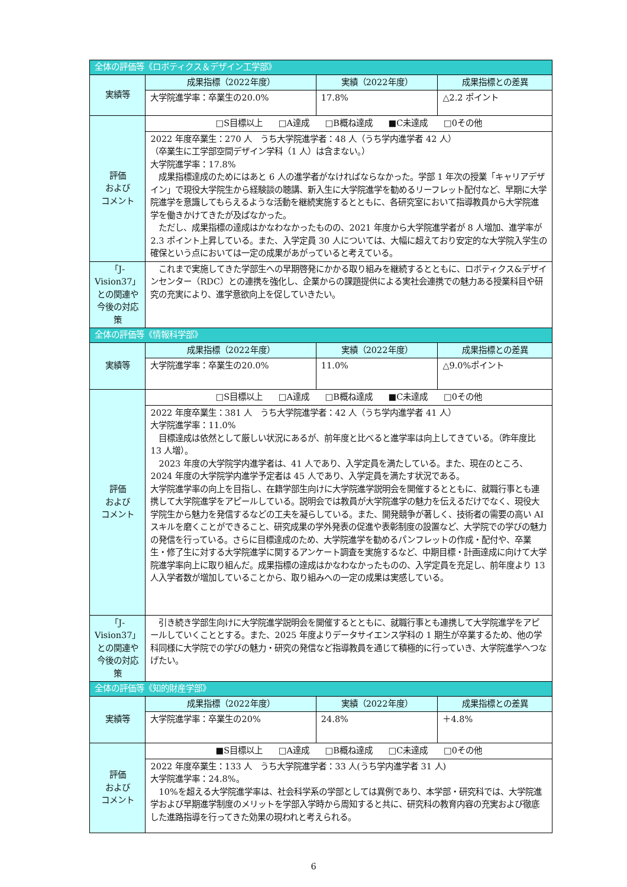| 全体の評価等《ロボティクス＆デザイン工学部》 | | | |
| --- | --- | --- | --- |
| 実績等 | 成果指標（2022年度） | 実績（2022年度） | 成果指標との差異 |
| | 大学院進学率：卒業生の20.0% | 17.8% | △2.2 ポイント |
| 評価 および コメント | □S目標以上 □A達成 □B概ね達成 ■C未達成 □0その他 | | |
| | 2022 年度卒業生：270 人 うち大学院進学者：48 人（うち学内進学者 42 人） （卒業生に工学部空間デザイン学科（1 人）は含まない。） 大学院進学率：17.8% 成果指標達成のためにはあと 6 人の進学者がなければならなかった。学部 1 年次の授業「キャリアデザイン」で現役大学院生から経験談の聴講、新入生に大学院進学を勧めるリーフレット配付など、早期に大学院進学を意識してもらえるような活動を継続実施するとともに、各研究室において指導教員から大学院進学を働きかけてきたが及ばなかった。 ただし、成果指標の達成はかなわなかったものの、2021 年度から大学院進学者が 8 人増加、進学率が 2.3 ポイント上昇している。また、入学定員 30 人については、大幅に超えており安定的な大学院入学生の確保という点においては一定の成果があがっていると考えている。 | | |
| 「J-Vision37」との関連や今後の対応策 | これまで実施してきた学部生への早期啓発にかかる取り組みを継続するとともに、ロボティクス&デザインセンター（RDC）との連携を強化し、企業からの課題提供による実社会連携での魅力ある授業科目や研究の充実により、進学意欲向上を促していきたい。 | | |
| 全体の評価等《情報科学部》 | | | |
| 実績等 | 成果指標（2022年度） | 実績（2022年度） | 成果指標との差異 |
| | 大学院進学率：卒業生の20.0% | 11.0% | △9.0%ポイント |
| 評価 および コメント | □S目標以上 □A達成 □B概ね達成 ■C未達成 □0その他 | | |
| | 2022 年度卒業生：381 人 うち大学院進学者：42 人（うち学内進学者 41 人） 大学院進学率：11.0% 目標達成は依然として厳しい状況にあるが、前年度と比べると進学率は向上してきている。（昨年度比 13 人増）。 2023 年度の大学院学内進学者は、41 人であり、入学定員を満たしている。また、現在のところ、2024 年度の大学院学内進学予定者は 45 人であり、入学定員を満たす状況である。 大学院進学率の向上を目指し、在籍学部生向けに大学院進学説明会を開催するとともに、就職行事とも連携して大学院進学をアピールしている。説明会では教員が大学院進学の魅力を伝えるだけでなく、現役大学院生から魅力を発信するなどの工夫を凝らしている。また、開発競争が著しく、技術者の需要の高い AI スキルを磨くことができること、研究成果の学外発表の促進や表彰制度の設置など、大学院での学びの魅力の発信を行っている。さらに目標達成のため、大学院進学を勧めるパンフレットの作成・配付や、卒業生・修了生に対する大学院進学に関するアンケート調査を実施するなど、中期目標・計画達成に向けて大学院進学率向上に取り組んだ。成果指標の達成はかなわなかったものの、入学定員を充足し、前年度より 13 人入学者数が増加していることから、取り組みへの一定の成果は実感している。 | | |
| 「J-Vision37」との関連や今後の対応策 | 引き続き学部生向けに大学院進学説明会を開催するとともに、就職行事とも連携して大学院進学をアピールしていくこととする。また、2025 年度よりデータサイエンス学科の 1 期生が卒業するため、他の学科同様に大学院での学びの魅力・研究の発信など指導教員を通じて積極的に行っていき、大学院進学へつなげたい。 | | |
| 全体の評価等《知的財産学部》 | | | |
| 実績等 | 成果指標（2022年度） | 実績（2022年度） | 成果指標との差異 |
| | 大学院進学率：卒業生の20% | 24.8% | ＋4.8% |
| 評価 および コメント | ■S目標以上 □A達成 □B概ね達成 □C未達成 □0その他 | | |
| | 2022 年度卒業生：133 人 うち大学院進学者：33 人(うち学内進学者 31 人) 大学院進学率：24.8%。 10%を超える大学院進学率は、社会科学系の学部としては異例であり、本学部・研究科では、大学院進学および早期進学制度のメリットを学部入学時から周知すると共に、研究科の教育内容の充実および徹底した進路指導を行ってきた効果の現われと考えられる。 | | |
6